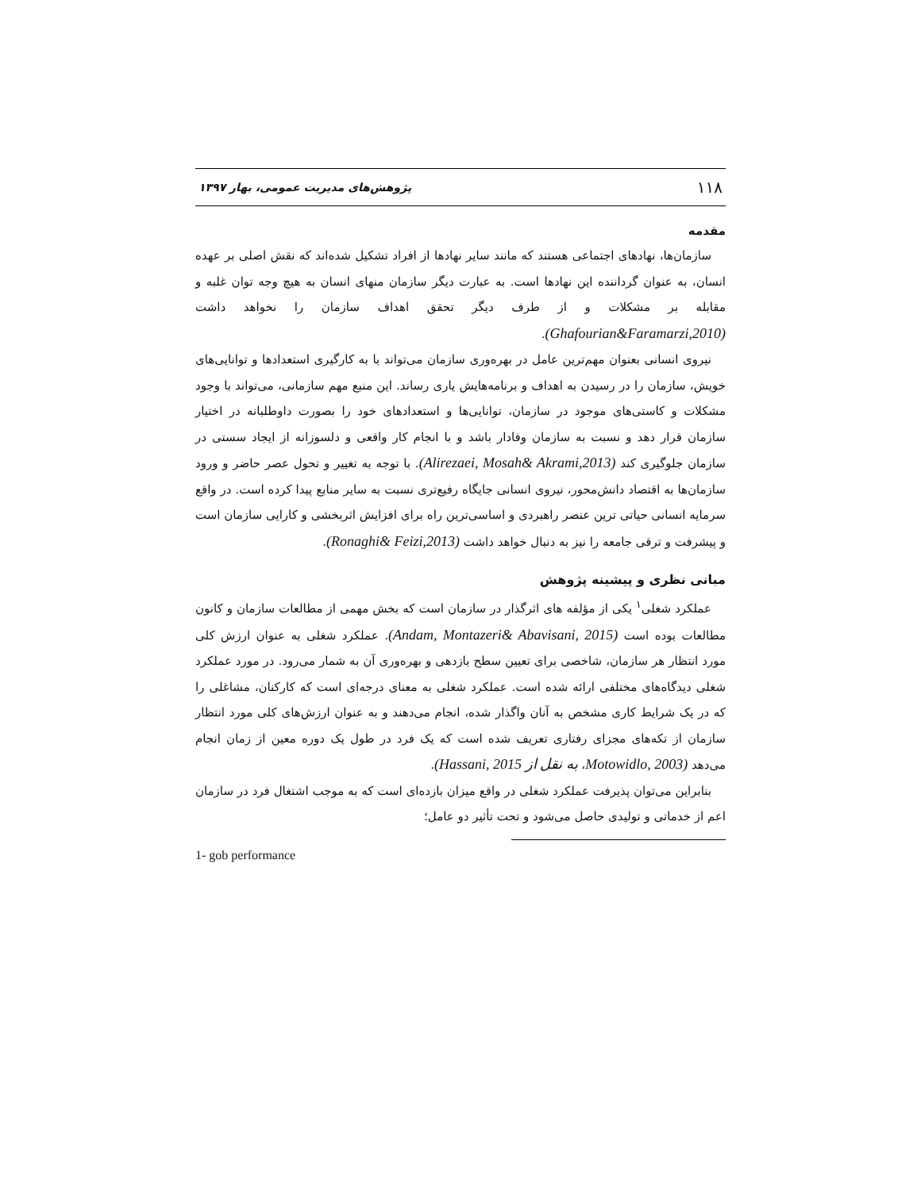۱۱۸ پژوهش‌های مدیریت عمومی، بهار ۱۳۹۷
مقدمه
سازمان‌ها، نهادهای اجتماعی هستند که مانند سایر نهادها از افراد تشکیل شده‌اند که نقش اصلی بر عهده انسان، به عنوان گرداننده این نهادها است. به عبارت دیگر سازمان منهای انسان به هیچ وجه توان غلبه و مقابله بر مشکلات و از طرف دیگر تحقق اهداف سازمان را نخواهد داشت (Ghafourian&Faramarzi,2010).
نیروی انسانی بعنوان مهم‌ترین عامل در بهره‌وری سازمان می‌تواند با به کارگیری استعدادها و توانایی‌های خویش، سازمان را در رسیدن به اهداف و برنامه‌هایش یاری رساند. این منبع مهم سازمانی، می‌تواند با وجود مشکلات و کاستی‌های موجود در سازمان، توانایی‌ها و استعدادهای خود را بصورت داوطلبانه در اختیار سازمان قرار دهد و نسبت به سازمان وفادار باشد و با انجام کار واقعی و دلسوزانه از ایجاد سستی در سازمان جلوگیری کند (Alirezaei, Mosah& Akrami,2013). با توجه به تغییر و تحول عصر حاضر و ورود سازمان‌ها به اقتصاد دانش‌محور، نیروی انسانی جایگاه رفیع‌تری نسبت به سایر منابع پیدا کرده است. در واقع سرمایه انسانی حیاتی ترین عنصر راهبردی و اساسی‌ترین راه برای افزایش اثربخشی و کارایی سازمان است و پیشرفت و ترقی جامعه را نیز به دنبال خواهد داشت (Ronaghi& Feizi,2013).
مبانی نظری و پیشینه پژوهش
عملکرد شغلی<sup>۱</sup> یکی از مؤلفه های اثرگذار در سازمان است که بخش مهمی از مطالعات سازمان و کانون مطالعات بوده است (Andam, Montazeri& Abavisani, 2015). عملکرد شغلی به عنوان ارزش کلی مورد انتظار هر سازمان، شاخصی برای تعیین سطح بازدهی و بهره‌وری آن به شمار می‌رود. در مورد عملکرد شغلی دیدگاه‌های مختلفی ارائه شده است. عملکرد شغلی به معنای درجه‌ای است که کارکنان، مشاغلی را که در یک شرایط کاری مشخص به آنان واگذار شده، انجام می‌دهند و به عنوان ارزش‌های کلی مورد انتظار سازمان از تکه‌های مجزای رفتاری تعریف شده است که یک فرد در طول یک دوره معین از زمان انجام می‌دهد (Motowidlo, 2003، به نقل از Hassani, 2015).
بنابراین می‌توان پذیرفت عملکرد شغلی در واقع میزان بازده‌ای است که به موجب اشتغال فرد در سازمان اعم از خدماتی و تولیدی حاصل می‌شود و تحت تأثیر دو عامل؛
1- gob performance